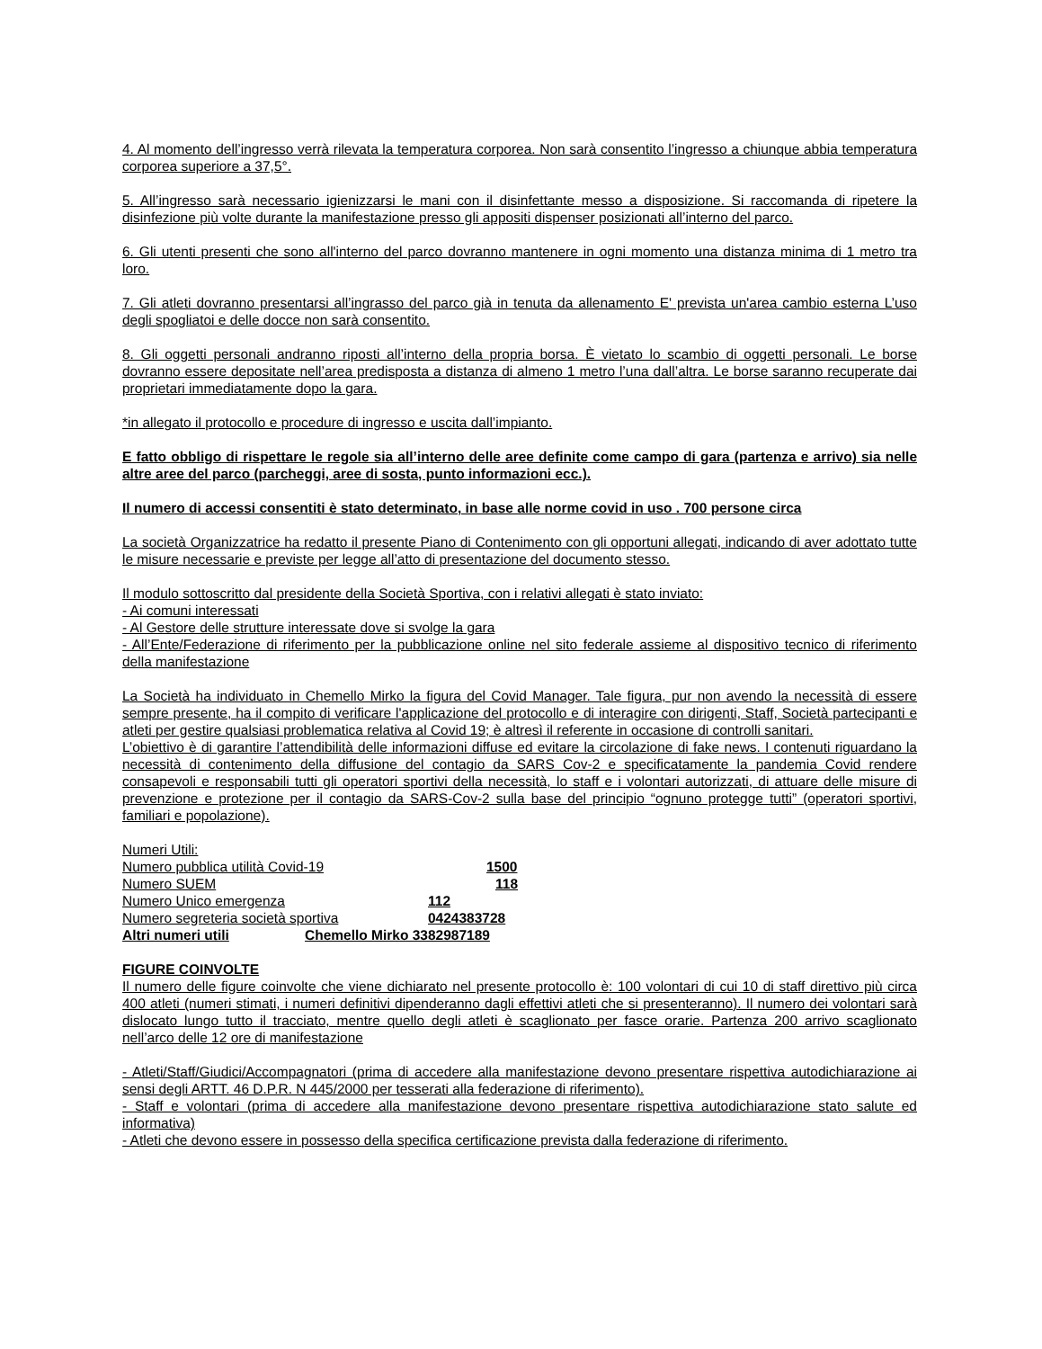4. Al momento dell’ingresso verrà rilevata la temperatura corporea. Non sarà consentito l’ingresso a chiunque abbia temperatura corporea superiore a 37,5°.
5. All’ingresso sarà necessario igienizzarsi le mani con il disinfettante messo a disposizione. Si raccomanda di ripetere la disinfezione più volte durante la manifestazione presso gli appositi dispenser posizionati all’interno del parco.
6. Gli utenti presenti che sono all'interno del parco dovranno mantenere in ogni momento una distanza minima di 1 metro tra loro.
7. Gli atleti dovranno presentarsi all’ingrasso del parco già in tenuta da allenamento E' prevista un'area cambio esterna L’uso degli spogliatoi e delle docce non sarà consentito.
8. Gli oggetti personali andranno riposti all’interno della propria borsa. È vietato lo scambio di oggetti personali. Le borse dovranno essere depositate nell’area predisposta a distanza di almeno 1 metro l’una dall’altra. Le borse saranno recuperate dai proprietari immediatamente dopo la gara.
*in allegato il protocollo e procedure di ingresso e uscita dall’impianto.
E fatto obbligo di rispettare le regole sia all’interno delle aree definite come campo di gara (partenza e arrivo) sia nelle altre aree del parco (parcheggi, aree di sosta, punto informazioni ecc.).
Il numero di accessi consentiti è stato determinato, in base alle norme covid in uso . 700 persone circa
La società Organizzatrice ha redatto il presente Piano di Contenimento con gli opportuni allegati, indicando di aver adottato tutte le misure necessarie e previste per legge all’atto di presentazione del documento stesso.
Il modulo sottoscritto dal presidente della Società Sportiva, con i relativi allegati è stato inviato:
- Ai comuni interessati
- Al Gestore delle strutture interessate dove si svolge la gara
- All’Ente/Federazione di riferimento per la pubblicazione online nel sito federale assieme al dispositivo tecnico di riferimento della manifestazione
La Società ha individuato in Chemello Mirko la figura del Covid Manager. Tale figura, pur non avendo la necessità di essere sempre presente, ha il compito di verificare l'applicazione del protocollo e di interagire con dirigenti, Staff, Società partecipanti e atleti per gestire qualsiasi problematica relativa al Covid 19; è altresì il referente in occasione di controlli sanitari.
L’obiettivo è di garantire l’attendibilità delle informazioni diffuse ed evitare la circolazione di fake news. I contenuti riguardano la necessità di contenimento della diffusione del contagio da SARS Cov-2 e specificatamente la pandemia Covid rendere consapevoli e responsabili tutti gli operatori sportivi della necessità, lo staff e i volontari autorizzati, di attuare delle misure di prevenzione e protezione per il contagio da SARS-Cov-2 sulla base del principio “ognuno protegge tutti” (operatori sportivi, familiari e popolazione).
Numeri Utili:
Numero pubblica utilità Covid-19 1500
Numero SUEM 118
Numero Unico emergenza 112
Numero segreteria società sportiva 0424383728
Altri numeri utili Chemello Mirko 3382987189
FIGURE COINVOLTE
Il numero delle figure coinvolte che viene dichiarato nel presente protocollo è: 100 volontari di cui 10 di staff direttivo più circa 400 atleti (numeri stimati, i numeri definitivi dipenderanno dagli effettivi atleti che si presenteranno). Il numero dei volontari sarà dislocato lungo tutto il tracciato, mentre quello degli atleti è scaglionato per fasce orarie. Partenza 200 arrivo scaglionato nell’arco delle 12 ore di manifestazione
- Atleti/Staff/Giudici/Accompagnatori (prima di accedere alla manifestazione devono presentare rispettiva autodichiarazione ai sensi degli ARTT. 46 D.P.R. N 445/2000 per tesserati alla federazione di riferimento).
- Staff e volontari (prima di accedere alla manifestazione devono presentare rispettiva autodichiarazione stato salute ed informativa)
- Atleti che devono essere in possesso della specifica certificazione prevista dalla federazione di riferimento.